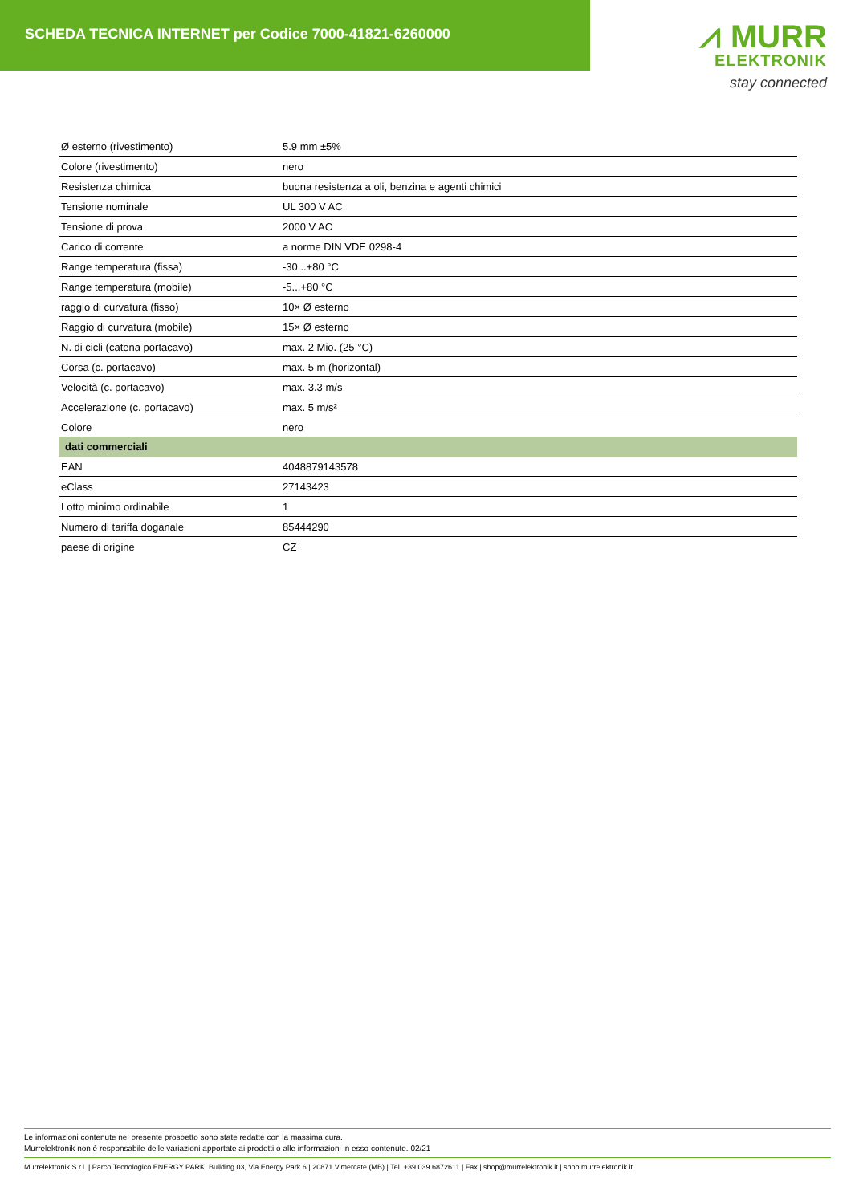SCHEDA TECNICA INTERNET per Codice 7000-41821-6260000
⩘ MURR
ELEKTRONIK
stay connected
| Ø esterno (rivestimento) | 5.9 mm ±5% |
| Colore (rivestimento) | nero |
| Resistenza chimica | buona resistenza a oli, benzina e agenti chimici |
| Tensione nominale | UL 300 V AC |
| Tensione di prova | 2000 V AC |
| Carico di corrente | a norme DIN VDE 0298-4 |
| Range temperatura (fissa) | -30...+80 °C |
| Range temperatura (mobile) | -5...+80 °C |
| raggio di curvatura (fisso) | 10× Ø esterno |
| Raggio di curvatura (mobile) | 15× Ø esterno |
| N. di cicli (catena portacavo) | max. 2 Mio. (25 °C) |
| Corsa (c. portacavo) | max. 5 m (horizontal) |
| Velocità (c. portacavo) | max. 3.3 m/s |
| Accelerazione (c. portacavo) | max. 5 m/s² |
| Colore | nero |
| dati commerciali | |
| EAN | 4048879143578 |
| eClass | 27143423 |
| Lotto minimo ordinabile | 1 |
| Numero di tariffa doganale | 85444290 |
| paese di origine | CZ |
Le informazioni contenute nel presente prospetto sono state redatte con la massima cura.
Murrelektronik non è responsabile delle variazioni apportate ai prodotti o alle informazioni in esso contenute. 02/21
Murrelektronik S.r.l. | Parco Tecnologico ENERGY PARK, Building 03, Via Energy Park 6 | 20871 Vimercate (MB) | Tel. +39 039 6872611 | Fax | shop@murrelektronik.it | shop.murrelektronik.it